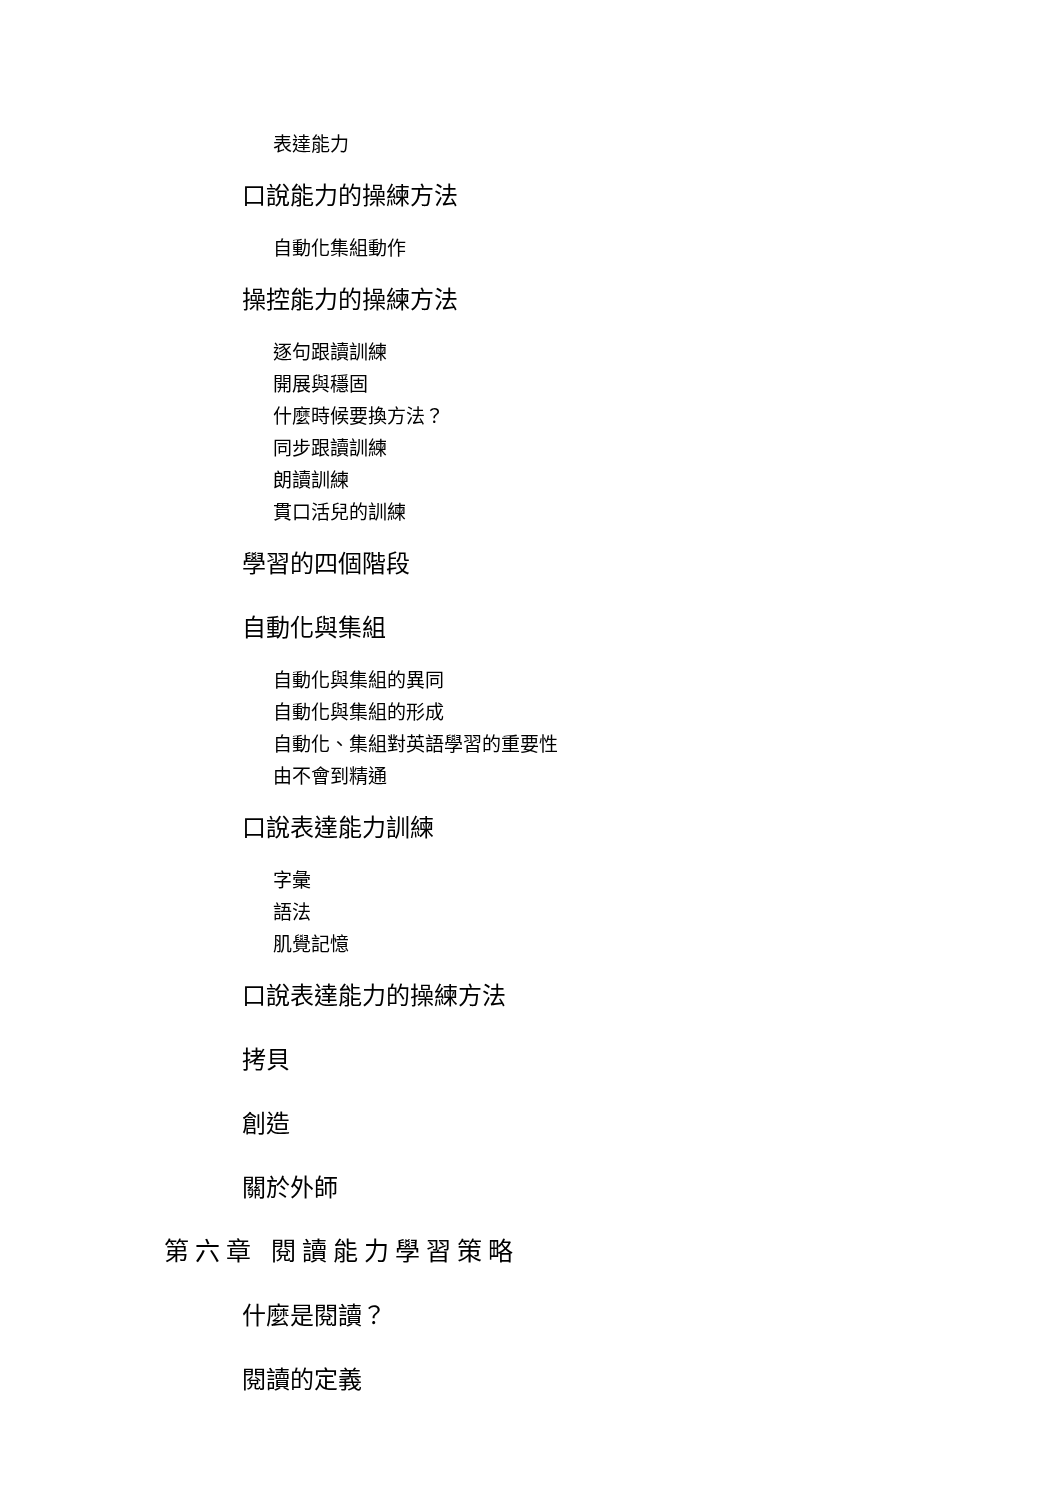表達能力
口說能力的操練方法
自動化集組動作
操控能力的操練方法
逐句跟讀訓練
開展與穩固
什麼時候要換方法？
同步跟讀訓練
朗讀訓練
貫口活兒的訓練
學習的四個階段
自動化與集組
自動化與集組的異同
自動化與集組的形成
自動化、集組對英語學習的重要性
由不會到精通
口說表達能力訓練
字彙
語法
肌覺記憶
口說表達能力的操練方法
拷貝
創造
關於外師
第六章 閱讀能力學習策略
什麼是閱讀？
閱讀的定義